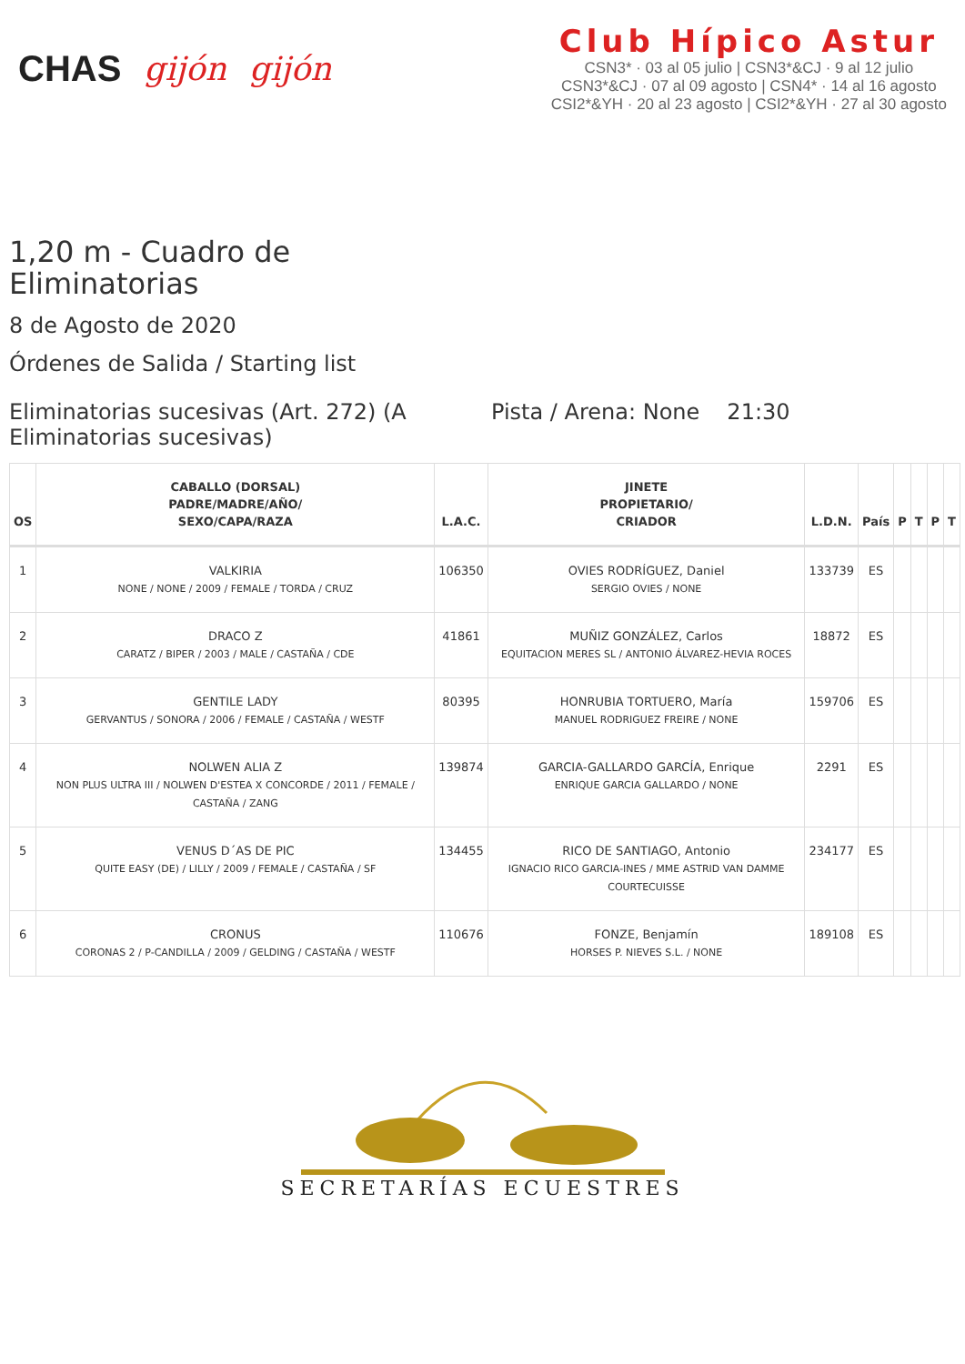CHAS gijón gijón
Club Hípico Astur
CSN3* · 03 al 05 julio | CSN3*&CJ · 9 al 12 julio
CSN3*&CJ · 07 al 09 agosto | CSN4* · 14 al 16 agosto
CSI2*&YH · 20 al 23 agosto | CSI2*&YH · 27 al 30 agosto
1,20 m - Cuadro de Eliminatorias
8 de Agosto de 2020
Órdenes de Salida / Starting list
Eliminatorias sucesivas (Art. 272) (A Eliminatorias sucesivas) Pista / Arena: None 21:30
| OS | CABALLO (DORSAL) PADRE/MADRE/AÑO/ SEXO/CAPA/RAZA | L.A.C. | JINETE PROPIETARIO/ CRIADOR | L.D.N. | País | P | T | P | T |
| --- | --- | --- | --- | --- | --- | --- | --- | --- | --- |
| 1 | VALKIRIA NONE / NONE / 2009 / FEMALE / TORDA / CRUZ | 106350 | OVIES RODRÍGUEZ, Daniel SERGIO OVIES / NONE | 133739 | ES | | | | |
| 2 | DRACO Z CARATZ / BIPER / 2003 / MALE / CASTAÑA / CDE | 41861 | MUÑIZ GONZÁLEZ, Carlos EQUITACION MERES SL / ANTONIO ÁLVAREZ-HEVIA ROCES | 18872 | ES | | | | |
| 3 | GENTILE LADY GERVANTUS / SONORA / 2006 / FEMALE / CASTAÑA / WESTF | 80395 | HONRUBIA TORTUERO, María MANUEL RODRIGUEZ FREIRE / NONE | 159706 | ES | | | | |
| 4 | NOLWEN ALIA Z NON PLUS ULTRA III / NOLWEN D'ESTEA X CONCORDE / 2011 / FEMALE / CASTAÑA / ZANG | 139874 | GARCIA-GALLARDO GARCÍA, Enrique ENRIQUE GARCIA GALLARDO / NONE | 2291 | ES | | | | |
| 5 | VENUS D´AS DE PIC QUITE EASY (DE) / LILLY / 2009 / FEMALE / CASTAÑA / SF | 134455 | RICO DE SANTIAGO, Antonio IGNACIO RICO GARCIA-INES / MME ASTRID VAN DAMME COURTECUISSE | 234177 | ES | | | | |
| 6 | CRONUS CORONAS 2 / P-CANDILLA / 2009 / GELDING / CASTAÑA / WESTF | 110676 | FONZE, Benjamín HORSES P. NIEVES S.L. / NONE | 189108 | ES | | | | |
SECRETARÍAS ECUESTRES